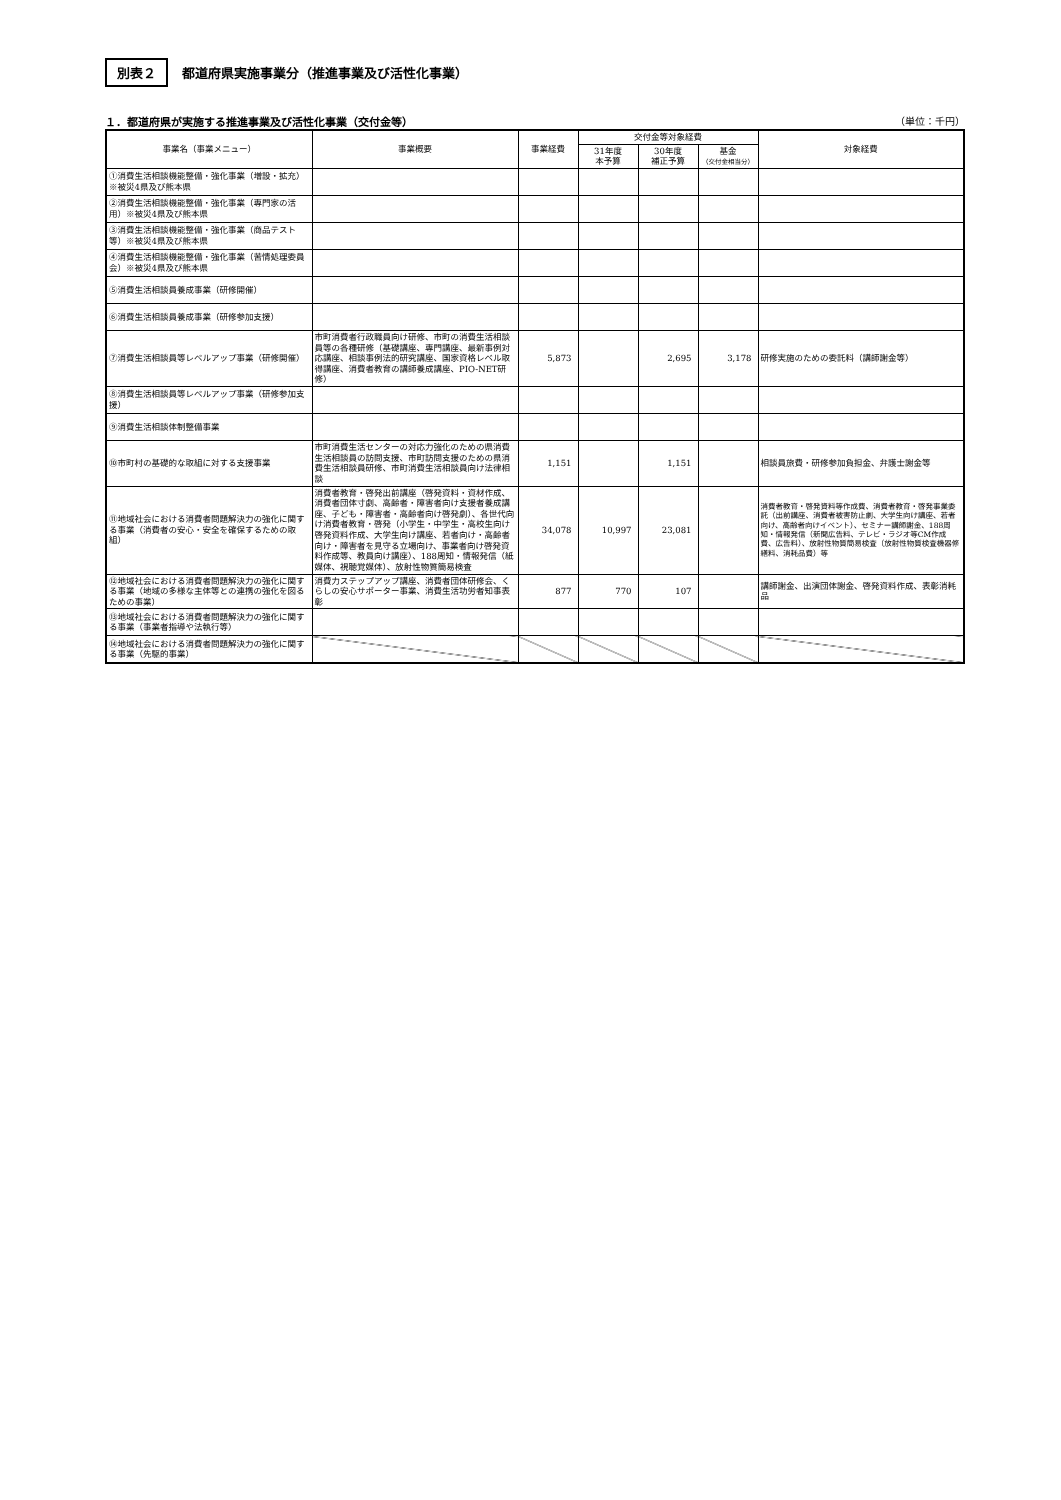別表２ 都道府県実施事業分（推進事業及び活性化事業）
１．都道府県が実施する推進事業及び活性化事業（交付金等） （単位：千円）
| 事業名（事業メニュー） | 事業概要 | 事業経費 | 交付金等対象経費 | | | 対象経費 |
| --- | --- | --- | --- | --- | --- | --- |
| | | | 31年度 本予算 | 30年度 補正予算 | 基金 （交付金相当分） | |
| ①消費生活相談機能整備・強化事業（増設・拡充）※被災4県及び熊本県 | | | | | | |
| ②消費生活相談機能整備・強化事業（専門家の活用）※被災4県及び熊本県 | | | | | | |
| ③消費生活相談機能整備・強化事業（商品テスト等）※被災4県及び熊本県 | | | | | | |
| ④消費生活相談機能整備・強化事業（苦情処理委員会）※被災4県及び熊本県 | | | | | | |
| ⑤消費生活相談員養成事業（研修開催） | | | | | | |
| ⑥消費生活相談員養成事業（研修参加支援） | | | | | | |
| ⑦消費生活相談員等レベルアップ事業（研修開催） | 市町消費者行政職員向け研修、市町の消費生活相談員等の各種研修（基礎講座、専門講座、最新事例対応講座、相談事例法的研究講座、国家資格レベル取得講座、消費者教育の講師養成講座、PIO-NET研修） | 5,873 | | 2,695 | 3,178 | 研修実施のための委託料（講師謝金等） |
| ⑧消費生活相談員等レベルアップ事業（研修参加支援） | | | | | | |
| ⑨消費生活相談体制整備事業 | | | | | | |
| ⑩市町村の基礎的な取組に対する支援事業 | 市町消費生活センターの対応力強化のための県消費生活相談員の訪問支援、市町訪問支援のための県消費生活相談員研修、市町消費生活相談員向け法律相談 | 1,151 | | 1,151 | | 相談員旅費・研修参加負担金、弁護士謝金等 |
| ⑪地域社会における消費者問題解決力の強化に関する事業（消費者の安心・安全を確保するための取組） | 消費者教育・啓発出前講座（啓発資料・資材作成、消費者団体寸劇、高齢者・障害者向け支援者養成講座、子ども・障害者・高齢者向け啓発劇）、各世代向け消費者教育・啓発（小学生・中学生・高校生向け啓発資料作成、大学生向け講座、若者向け・高齢者向け・障害者を見守る立場向け、事業者向け啓発資料作成等、教員向け講座）、188周知・情報発信（紙媒体、視聴覚媒体）、放射性物質簡易検査 | 34,078 | 10,997 | 23,081 | | 消費者教育・啓発資料等作成費、消費者教育・啓発事業委託（出前講座、消費者被害防止劇、大学生向け講座、若者向け、高齢者向けイベント）、セミナー講師謝金、188周知・情報発信（新聞広告料、テレビ・ラジオ等CM作成費、広告料）、放射性物質簡易検査（放射性物質検査機器修繕料、消耗品費）等 |
| ⑫地域社会における消費者問題解決力の強化に関する事業（地域の多様な主体等との連携の強化を図るための事業） | 消費力ステップアップ講座、消費者団体研修会、くらしの安心サポーター事業、消費生活功労者知事表彰 | 877 | 770 | 107 | | 講師謝金、出演団体謝金、啓発資料作成、表彰消耗品 |
| ⑬地域社会における消費者問題解決力の強化に関する事業（事業者指導や法執行等） | | | | | | |
| ⑭地域社会における消費者問題解決力の強化に関する事業（先駆的事業） | | | | | | |